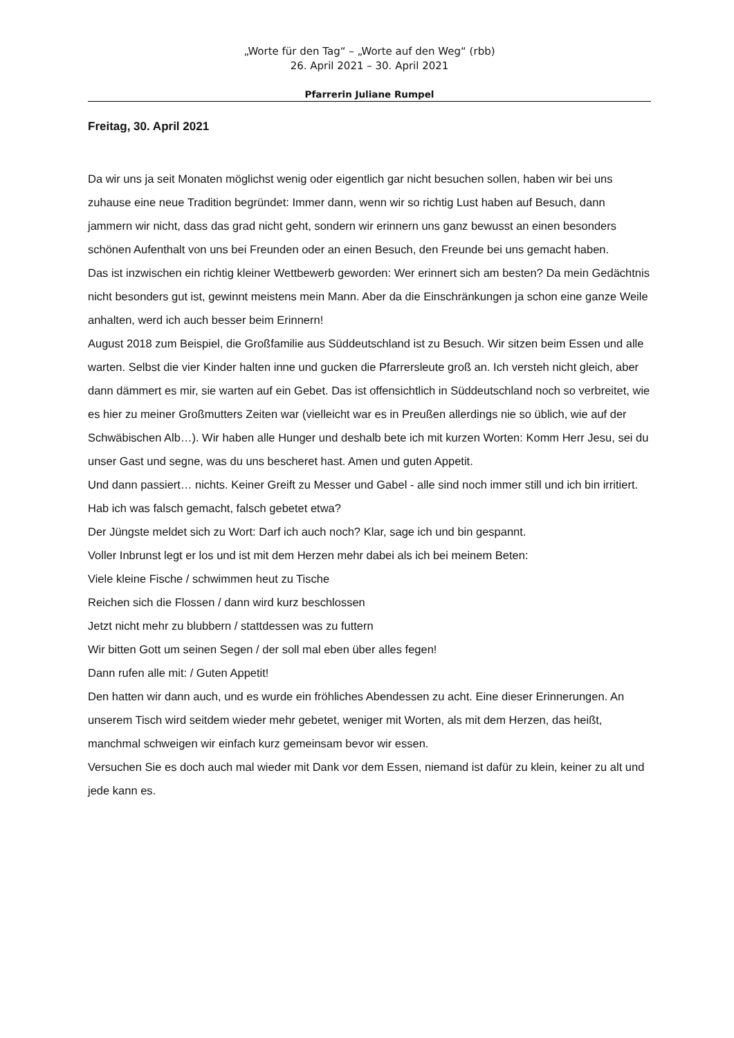„Worte für den Tag“ – „Worte auf den Weg“ (rbb)
26. April 2021 – 30. April 2021
Pfarrerin Juliane Rumpel
Freitag, 30. April 2021
Da wir uns ja seit Monaten möglichst wenig oder eigentlich gar nicht besuchen sollen, haben wir bei uns zuhause eine neue Tradition begründet: Immer dann, wenn wir so richtig Lust haben auf Besuch, dann jammern wir nicht, dass das grad nicht geht, sondern wir erinnern uns ganz bewusst an einen besonders schönen Aufenthalt von uns bei Freunden oder an einen Besuch, den Freunde bei uns gemacht haben.
Das ist inzwischen ein richtig kleiner Wettbewerb geworden: Wer erinnert sich am besten? Da mein Gedächtnis nicht besonders gut ist, gewinnt meistens mein Mann. Aber da die Einschränkungen ja schon eine ganze Weile anhalten, werd ich auch besser beim Erinnern!
August 2018 zum Beispiel, die Großfamilie aus Süddeutschland ist zu Besuch. Wir sitzen beim Essen und alle warten. Selbst die vier Kinder halten inne und gucken die Pfarrersleute groß an. Ich versteh nicht gleich, aber dann dämmert es mir, sie warten auf ein Gebet. Das ist offensichtlich in Süddeutschland noch so verbreitet, wie es hier zu meiner Großmutters Zeiten war (vielleicht war es in Preußen allerdings nie so üblich, wie auf der Schwäbischen Alb…). Wir haben alle Hunger und deshalb bete ich mit kurzen Worten: Komm Herr Jesu, sei du unser Gast und segne, was du uns bescheret hast. Amen und guten Appetit.
Und dann passiert… nichts. Keiner Greift zu Messer und Gabel - alle sind noch immer still und ich bin irritiert. Hab ich was falsch gemacht, falsch gebetet etwa?
Der Jüngste meldet sich zu Wort: Darf ich auch noch? Klar, sage ich und bin gespannt.
Voller Inbrunst legt er los und ist mit dem Herzen mehr dabei als ich bei meinem Beten:
Viele kleine Fische / schwimmen heut zu Tische
Reichen sich die Flossen / dann wird kurz beschlossen
Jetzt nicht mehr zu blubbern / stattdessen was zu futtern
Wir bitten Gott um seinen Segen / der soll mal eben über alles fegen!
Dann rufen alle mit: / Guten Appetit!
Den hatten wir dann auch, und es wurde ein fröhliches Abendessen zu acht. Eine dieser Erinnerungen. An unserem Tisch wird seitdem wieder mehr gebetet, weniger mit Worten, als mit dem Herzen, das heißt, manchmal schweigen wir einfach kurz gemeinsam bevor wir essen.
Versuchen Sie es doch auch mal wieder mit Dank vor dem Essen, niemand ist dafür zu klein, keiner zu alt und jede kann es.